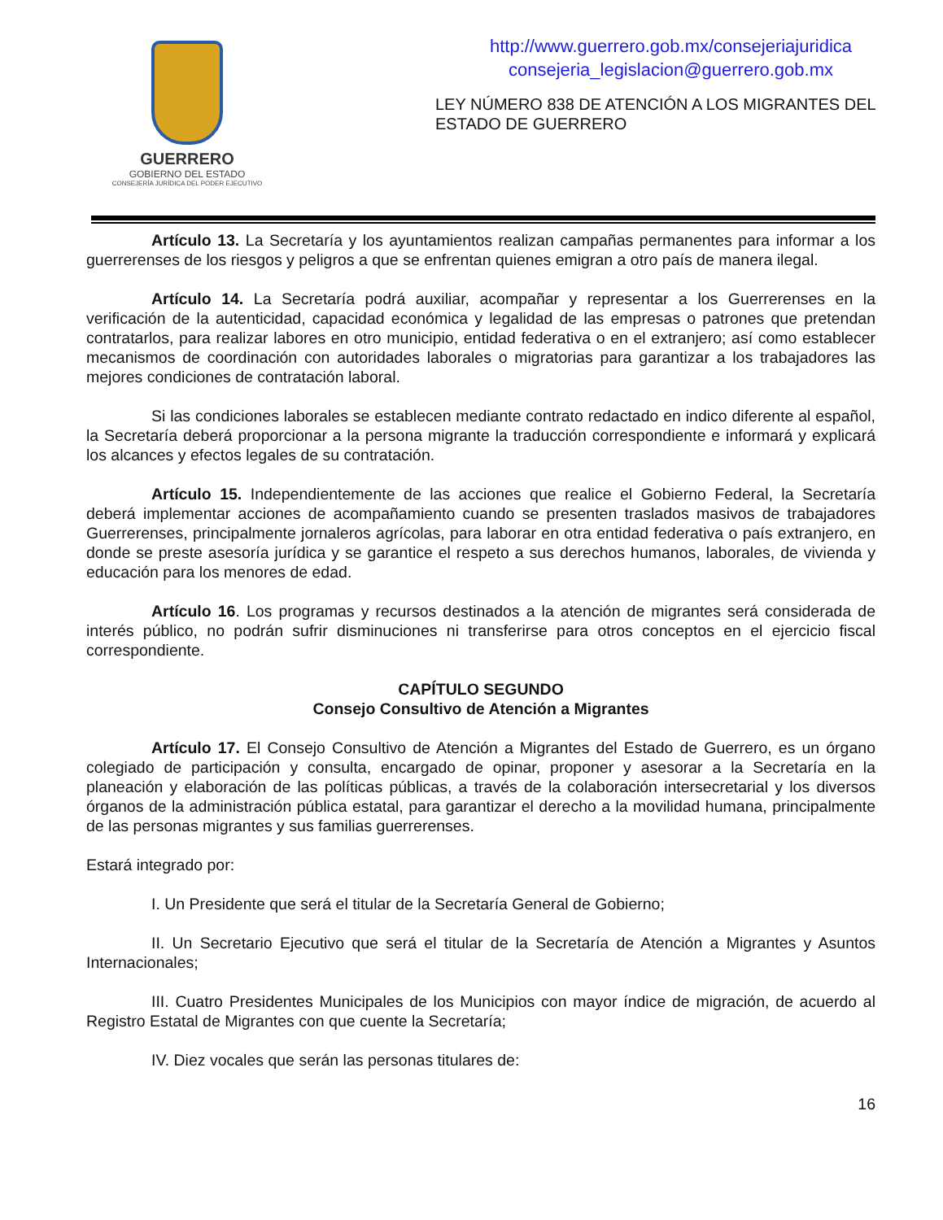GUERRERO
GOBIERNO DEL ESTADO
CONSEJERÍA JURÍDICA DEL PODER EJECUTIVO
http://www.guerrero.gob.mx/consejeriajuridica
consejeria_legislacion@guerrero.gob.mx
LEY NÚMERO 838 DE ATENCIÓN A LOS MIGRANTES DEL ESTADO DE GUERRERO
Artículo 13. La Secretaría y los ayuntamientos realizan campañas permanentes para informar a los guerrerenses de los riesgos y peligros a que se enfrentan quienes emigran a otro país de manera ilegal.
Artículo 14. La Secretaría podrá auxiliar, acompañar y representar a los Guerrerenses en la verificación de la autenticidad, capacidad económica y legalidad de las empresas o patrones que pretendan contratarlos, para realizar labores en otro municipio, entidad federativa o en el extranjero; así como establecer mecanismos de coordinación con autoridades laborales o migratorias para garantizar a los trabajadores las mejores condiciones de contratación laboral.
Si las condiciones laborales se establecen mediante contrato redactado en indico diferente al español, la Secretaría deberá proporcionar a la persona migrante la traducción correspondiente e informará y explicará los alcances y efectos legales de su contratación.
Artículo 15. Independientemente de las acciones que realice el Gobierno Federal, la Secretaría deberá implementar acciones de acompañamiento cuando se presenten traslados masivos de trabajadores Guerrerenses, principalmente jornaleros agrícolas, para laborar en otra entidad federativa o país extranjero, en donde se preste asesoría jurídica y se garantice el respeto a sus derechos humanos, laborales, de vivienda y educación para los menores de edad.
Artículo 16. Los programas y recursos destinados a la atención de migrantes será considerada de interés público, no podrán sufrir disminuciones ni transferirse para otros conceptos en el ejercicio fiscal correspondiente.
CAPÍTULO SEGUNDO
Consejo Consultivo de Atención a Migrantes
Artículo 17. El Consejo Consultivo de Atención a Migrantes del Estado de Guerrero, es un órgano colegiado de participación y consulta, encargado de opinar, proponer y asesorar a la Secretaría en la planeación y elaboración de las políticas públicas, a través de la colaboración intersecretarial y los diversos órganos de la administración pública estatal, para garantizar el derecho a la movilidad humana, principalmente de las personas migrantes y sus familias guerrerenses.
Estará integrado por:
I. Un Presidente que será el titular de la Secretaría General de Gobierno;
II. Un Secretario Ejecutivo que será el titular de la Secretaría de Atención a Migrantes y Asuntos Internacionales;
III. Cuatro Presidentes Municipales de los Municipios con mayor índice de migración, de acuerdo al Registro Estatal de Migrantes con que cuente la Secretaría;
IV. Diez vocales que serán las personas titulares de:
16